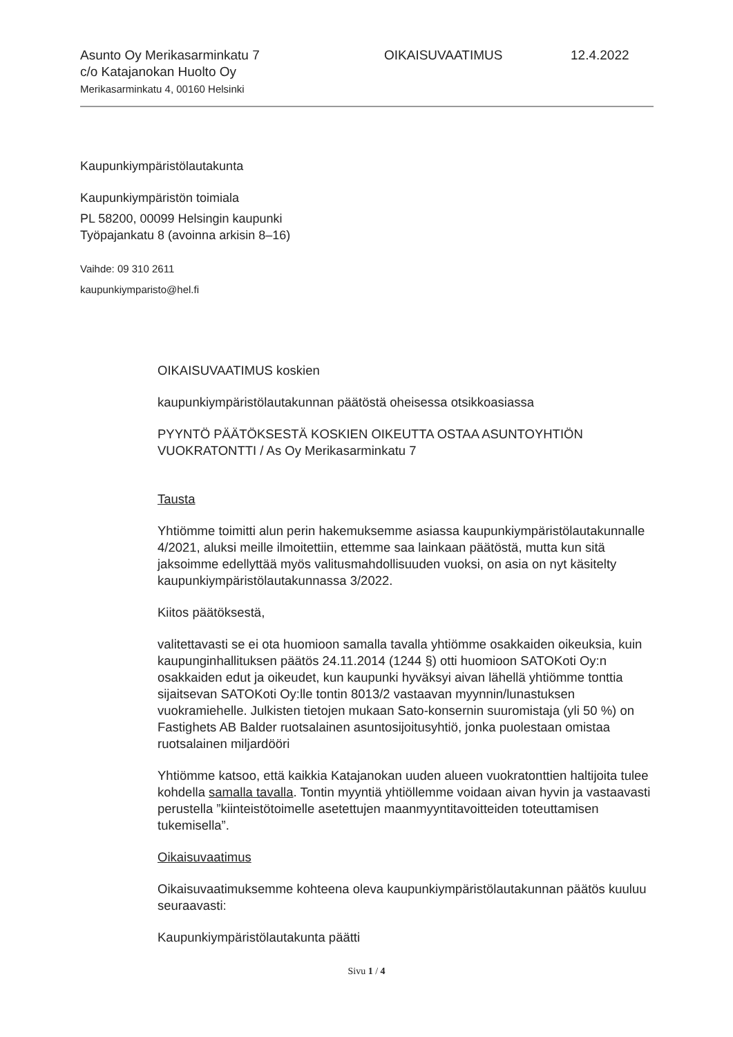Asunto Oy Merikasarminkatu 7
c/o Katajanokan Huolto Oy
Merikasarminkatu 4, 00160 Helsinki
OIKAISUVAATIMUS 12.4.2022
Kaupunkiympäristölautakunta
Kaupunkiympäristön toimiala
PL 58200, 00099 Helsingin kaupunki
Työpajankatu 8 (avoinna arkisin 8–16)
Vaihde: 09 310 2611
kaupunkiymparisto@hel.fi
OIKAISUVAATIMUS koskien
kaupunkiympäristölautakunnan päätöstä oheisessa otsikkoasiassa
PYYNTÖ PÄÄTÖKSESTÄ KOSKIEN OIKEUTTA OSTAA ASUNTOYHTIÖN VUOKRATONTTI / As Oy Merikasarminkatu 7
Tausta
Yhtiömme toimitti alun perin hakemuksemme asiassa kaupunkiympäristölautakunnalle 4/2021, aluksi meille ilmoitettiin, ettemme saa lainkaan päätöstä, mutta kun sitä jaksoimme edellyttää myös valitusmahdollisuuden vuoksi, on asia on nyt käsitelty kaupunkiympäristölautakunnassa 3/2022.
Kiitos päätöksestä,
valitettavasti se ei ota huomioon samalla tavalla yhtiömme osakkaiden oikeuksia, kuin kaupunginhallituksen päätös 24.11.2014 (1244 §) otti huomioon SATOKoti Oy:n osakkaiden edut ja oikeudet, kun kaupunki hyväksyi aivan lähellä yhtiömme tonttia sijaitsevan SATOKoti Oy:lle tontin 8013/2 vastaavan myynnin/lunastuksen vuokramiehelle. Julkisten tietojen mukaan Sato-konsernin suuromistaja (yli 50 %) on Fastighets AB Balder ruotsalainen asuntosijoitusyhtiö, jonka puolestaan omistaa ruotsalainen miljardööri
Yhtiömme katsoo, että kaikkia Katajanokan uuden alueen vuokratonttien haltijoita tulee kohdella samalla tavalla. Tontin myyntiä yhtiöllemme voidaan aivan hyvin ja vastaavasti perustella ”kiinteistötoimelle asetettujen maanmyyntitavoitteiden toteuttamisen tukemisella”.
Oikaisuvaatimus
Oikaisuvaatimuksemme kohteena oleva kaupunkiympäristölautakunnan päätös kuuluu seuraavasti:
Kaupunkiympäristölautakunta päätti
Sivu 1 / 4